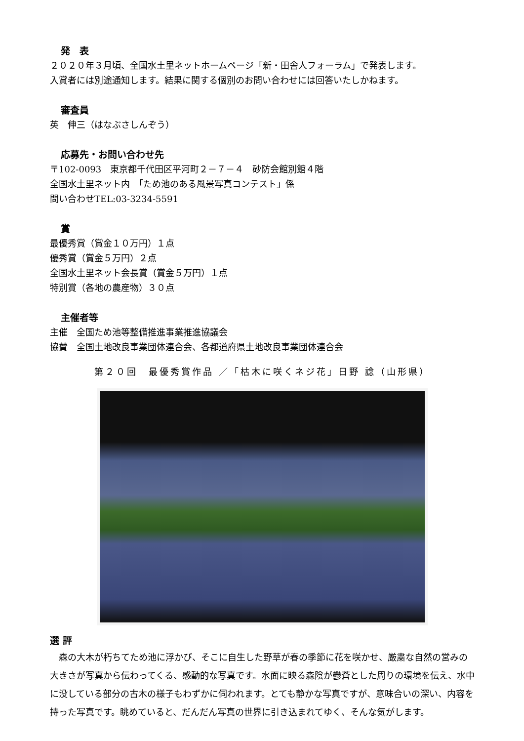発　表
２０２０年３月頃、全国水土里ネットホームページ「新・田舎人フォーラム」で発表します。
入賞者には別途通知します。結果に関する個別のお問い合わせには回答いたしかねます。
審査員
英　伸三（はなぶさしんぞう）
応募先・お問い合わせ先
〒102-0093　東京都千代田区平河町２－７－４　砂防会館別館４階
全国水土里ネット内　「ため池のある風景写真コンテスト」係
問い合わせTEL:03-3234-5591
賞
最優秀賞（賞金１０万円）１点
優秀賞（賞金５万円）２点
全国水土里ネット会長賞（賞金５万円）１点
特別賞（各地の農産物）３０点
主催者等
主催　全国ため池等整備推進事業推進協議会
協賛　全国土地改良事業団体連合会、各都道府県土地改良事業団体連合会
第２０回　最優秀賞作品 ／「枯木に咲くネジ花」日野 諗（山形県）
選 評
　森の大木が朽ちてため池に浮かび、そこに自生した野草が春の季節に花を咲かせ、厳粛な自然の営みの大きさが写真から伝わってくる、感動的な写真です。水面に映る森陰が鬱蒼とした周りの環境を伝え、水中に没している部分の古木の様子もわずかに伺われます。とても静かな写真ですが、意味合いの深い、内容を持った写真です。眺めていると、だんだん写真の世界に引き込まれてゆく、そんな気がします。